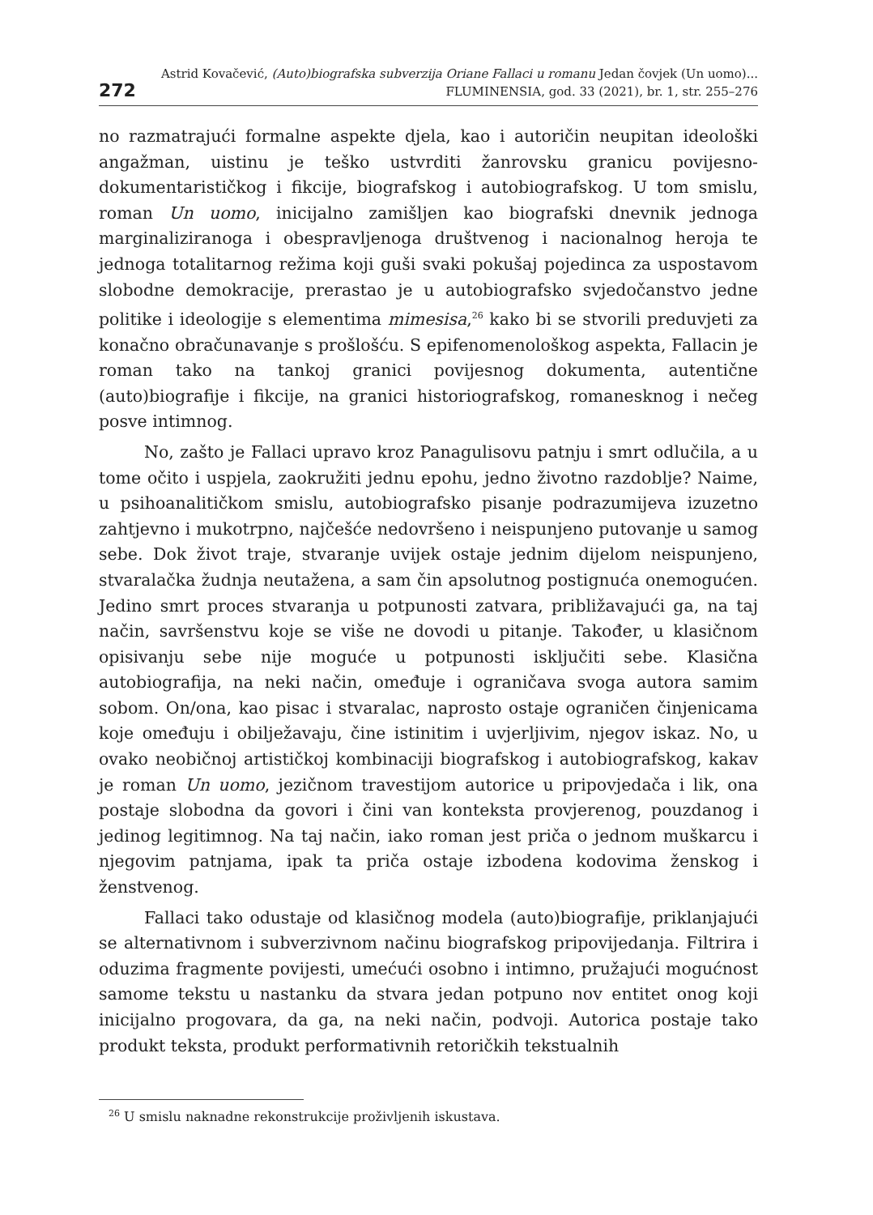272
Astrid Kovačević, (Auto)biografska subverzija Oriane Fallaci u romanu Jedan čovjek (Un uomo)...
FLUMINENSIA, god. 33 (2021), br. 1, str. 255–276
no razmatrajući formalne aspekte djela, kao i autoričin neupitan ideološki angažman, uistinu je teško ustvrditi žanrovsku granicu povijesno-dokumentarističkog i fikcije, biografskog i autobiografskog. U tom smislu, roman Un uomo, inicijalno zamišljen kao biografski dnevnik jednoga marginaliziranoga i obespravljenoga društvenog i nacionalnog heroja te jednoga totalitarnog režima koji guši svaki pokušaj pojedinca za uspostavom slobodne demokracije, prerastao je u autobiografsko svjedočanstvo jedne politike i ideologije s elementima mimesisa,<sup>26</sup> kako bi se stvorili preduvjeti za konačno obračunavanje s prošlošću. S epifenomenološkog aspekta, Fallacin je roman tako na tankoj granici povijesnog dokumenta, autentične (auto)biografije i fikcije, na granici historiografskog, romanesknog i nečeg posve intimnog.
No, zašto je Fallaci upravo kroz Panagulisovu patnju i smrt odlučila, a u tome očito i uspjela, zaokružiti jednu epohu, jedno životno razdoblje? Naime, u psihoanalitičkom smislu, autobiografsko pisanje podrazumijeva izuzetno zahtjevno i mukotrpno, najčešće nedovršeno i neispunjeno putovanje u samog sebe. Dok život traje, stvaranje uvijek ostaje jednim dijelom neispunjeno, stvaralačka žudnja neutažena, a sam čin apsolutnog postignuća onemogućen. Jedino smrt proces stvaranja u potpunosti zatvara, približavajući ga, na taj način, savršenstvu koje se više ne dovodi u pitanje. Također, u klasičnom opisivanju sebe nije moguće u potpunosti isključiti sebe. Klasična autobiografija, na neki način, omeđuje i ograničava svoga autora samim sobom. On/ona, kao pisac i stvaralac, naprosto ostaje ograničen činjenicama koje omeđuju i obilježavaju, čine istinitim i uvjerljivim, njegov iskaz. No, u ovako neobičnoj artističkoj kombinaciji biografskog i autobiografskog, kakav je roman Un uomo, jezičnom travestijom autorice u pripovjedača i lik, ona postaje slobodna da govori i čini van konteksta provjerenog, pouzdanog i jedinog legitimnog. Na taj način, iako roman jest priča o jednom muškarcu i njegovim patnjama, ipak ta priča ostaje izbodena kodovima ženskog i ženstvenog.
Fallaci tako odustaje od klasičnog modela (auto)biografije, priklanjajući se alternativnom i subverzivnom načinu biografskog pripovijedanja. Filtrira i oduzima fragmente povijesti, umećući osobno i intimno, pružajući mogućnost samome tekstu u nastanku da stvara jedan potpuno nov entitet onog koji inicijalno progovara, da ga, na neki način, podvoji. Autorica postaje tako produkt teksta, produkt performativnih retoričkih tekstualnih
<sup>26</sup> U smislu naknadne rekonstrukcije proživljenih iskustava.